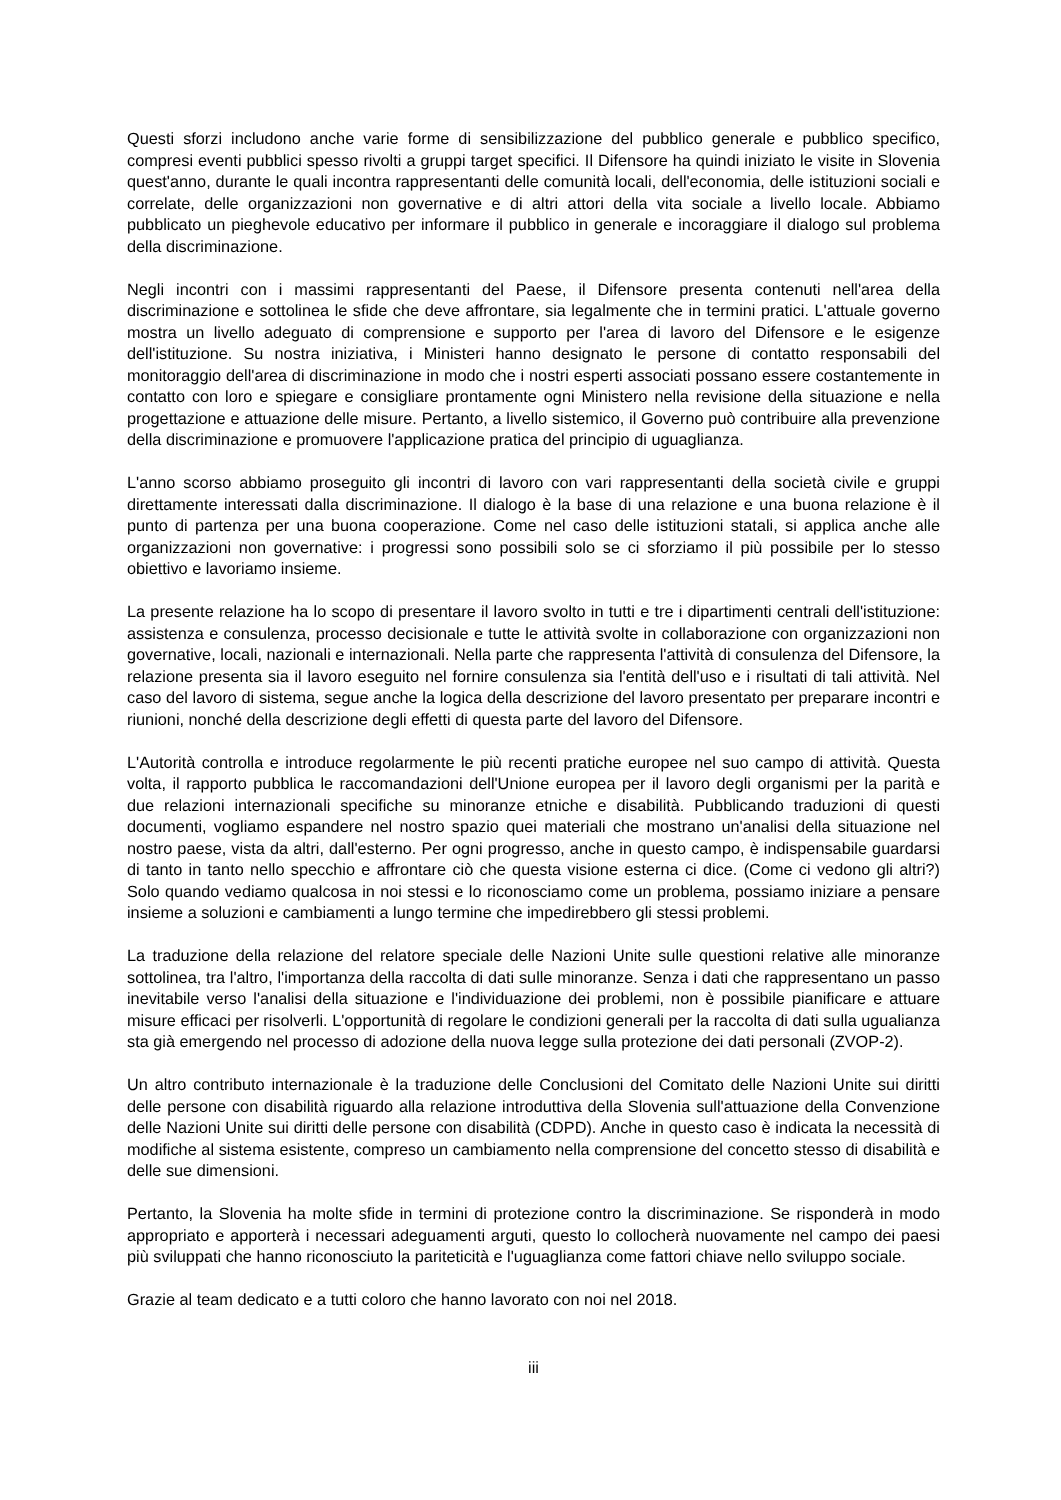Questi sforzi includono anche varie forme di sensibilizzazione del pubblico generale e pubblico specifico, compresi eventi pubblici spesso rivolti a gruppi target specifici. Il Difensore ha quindi iniziato le visite in Slovenia quest'anno, durante le quali incontra rappresentanti delle comunità locali, dell'economia, delle istituzioni sociali e correlate, delle organizzazioni non governative e di altri attori della vita sociale a livello locale. Abbiamo pubblicato un pieghevole educativo per informare il pubblico in generale e incoraggiare il dialogo sul problema della discriminazione.
Negli incontri con i massimi rappresentanti del Paese, il Difensore presenta contenuti nell'area della discriminazione e sottolinea le sfide che deve affrontare, sia legalmente che in termini pratici. L'attuale governo mostra un livello adeguato di comprensione e supporto per l'area di lavoro del Difensore e le esigenze dell'istituzione. Su nostra iniziativa, i Ministeri hanno designato le persone di contatto responsabili del monitoraggio dell'area di discriminazione in modo che i nostri esperti associati possano essere costantemente in contatto con loro e spiegare e consigliare prontamente ogni Ministero nella revisione della situazione e nella progettazione e attuazione delle misure. Pertanto, a livello sistemico, il Governo può contribuire alla prevenzione della discriminazione e promuovere l'applicazione pratica del principio di uguaglianza.
L'anno scorso abbiamo proseguito gli incontri di lavoro con vari rappresentanti della società civile e gruppi direttamente interessati dalla discriminazione. Il dialogo è la base di una relazione e una buona relazione è il punto di partenza per una buona cooperazione. Come nel caso delle istituzioni statali, si applica anche alle organizzazioni non governative: i progressi sono possibili solo se ci sforziamo il più possibile per lo stesso obiettivo e lavoriamo insieme.
La presente relazione ha lo scopo di presentare il lavoro svolto in tutti e tre i dipartimenti centrali dell'istituzione: assistenza e consulenza, processo decisionale e tutte le attività svolte in collaborazione con organizzazioni non governative, locali, nazionali e internazionali. Nella parte che rappresenta l'attività di consulenza del Difensore, la relazione presenta sia il lavoro eseguito nel fornire consulenza sia l'entità dell'uso e i risultati di tali attività. Nel caso del lavoro di sistema, segue anche la logica della descrizione del lavoro presentato per preparare incontri e riunioni, nonché della descrizione degli effetti di questa parte del lavoro del Difensore.
L'Autorità controlla e introduce regolarmente le più recenti pratiche europee nel suo campo di attività. Questa volta, il rapporto pubblica le raccomandazioni dell'Unione europea per il lavoro degli organismi per la parità e due relazioni internazionali specifiche su minoranze etniche e disabilità. Pubblicando traduzioni di questi documenti, vogliamo espandere nel nostro spazio quei materiali che mostrano un'analisi della situazione nel nostro paese, vista da altri, dall'esterno. Per ogni progresso, anche in questo campo, è indispensabile guardarsi di tanto in tanto nello specchio e affrontare ciò che questa visione esterna ci dice. (Come ci vedono gli altri?) Solo quando vediamo qualcosa in noi stessi e lo riconosciamo come un problema, possiamo iniziare a pensare insieme a soluzioni e cambiamenti a lungo termine che impedirebbero gli stessi problemi.
La traduzione della relazione del relatore speciale delle Nazioni Unite sulle questioni relative alle minoranze sottolinea, tra l'altro, l'importanza della raccolta di dati sulle minoranze. Senza i dati che rappresentano un passo inevitabile verso l'analisi della situazione e l'individuazione dei problemi, non è possibile pianificare e attuare misure efficaci per risolverli. L'opportunità di regolare le condizioni generali per la raccolta di dati sulla ugualianza sta già emergendo nel processo di adozione della nuova legge sulla protezione dei dati personali (ZVOP-2).
Un altro contributo internazionale è la traduzione delle Conclusioni del Comitato delle Nazioni Unite sui diritti delle persone con disabilità riguardo alla relazione introduttiva della Slovenia sull'attuazione della Convenzione delle Nazioni Unite sui diritti delle persone con disabilità (CDPD). Anche in questo caso è indicata la necessità di modifiche al sistema esistente, compreso un cambiamento nella comprensione del concetto stesso di disabilità e delle sue dimensioni.
Pertanto, la Slovenia ha molte sfide in termini di protezione contro la discriminazione. Se risponderà in modo appropriato e apporterà i necessari adeguamenti arguti, questo lo collocherà nuovamente nel campo dei paesi più sviluppati che hanno riconosciuto la pariteticità e l'uguaglianza come fattori chiave nello sviluppo sociale.
Grazie al team dedicato e a tutti coloro che hanno lavorato con noi nel 2018.
iii